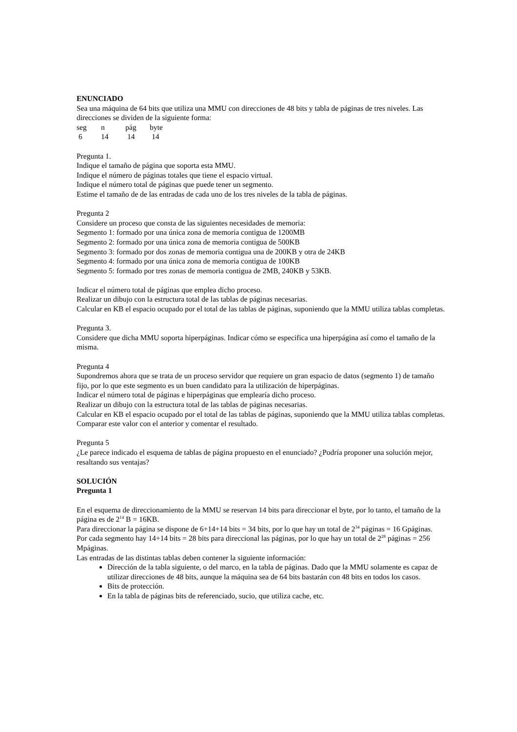ENUNCIADO
Sea una máquina de 64 bits que utiliza una MMU con direcciones de 48 bits y tabla de páginas de tres niveles. Las direcciones se dividen de la siguiente forma:
seg n pág byte
6 14 14 14
Pregunta 1.
Indique el tamaño de página que soporta esta MMU.
Indique el número de páginas totales que tiene el espacio virtual.
Indique el número total de páginas que puede tener un segmento.
Estime el tamaño de de las entradas de cada uno de los tres niveles de la tabla de páginas.
Pregunta 2
Considere un proceso que consta de las siguientes necesidades de memoria:
Segmento 1: formado por una única zona de memoria contigua de 1200MB
Segmento 2: formado por una única zona de memoria contigua de 500KB
Segmento 3: formado por dos zonas de memoria contigua una de 200KB y otra de 24KB
Segmento 4: formado por una única zona de memoria contigua de 100KB
Segmento 5: formado por tres zonas de memoria contigua de 2MB, 240KB y 53KB.
Indicar el número total de páginas que emplea dicho proceso.
Realizar un dibujo con la estructura total de las tablas de páginas necesarias.
Calcular en KB el espacio ocupado por el total de las tablas de páginas, suponiendo que la MMU utiliza tablas completas.
Pregunta 3.
Considere que dicha MMU soporta hiperpáginas. Indicar cómo se especifica una hiperpágina así como el tamaño de la misma.
Pregunta 4
Supondremos ahora que se trata de un proceso servidor que requiere un gran espacio de datos (segmento 1) de tamaño fijo, por lo que este segmento es un buen candidato para la utilización de hiperpáginas.
Indicar el número total de páginas e hiperpáginas que emplearía dicho proceso.
Realizar un dibujo con la estructura total de las tablas de páginas necesarias.
Calcular en KB el espacio ocupado por el total de las tablas de páginas, suponiendo que la MMU utiliza tablas completas. Comparar este valor con el anterior y comentar el resultado.
Pregunta 5
¿Le parece indicado el esquema de tablas de página propuesto en el enunciado? ¿Podría proponer una solución mejor, resaltando sus ventajas?
SOLUCIÓN
Pregunta 1
En el esquema de direccionamiento de la MMU se reservan 14 bits para direccionar el byte, por lo tanto, el tamaño de la página es de 2<sup>14</sup> B = 16KB.
Para direccionar la página se dispone de 6+14+14 bits = 34 bits, por lo que hay un total de 2<sup>34</sup> páginas = 16 Gpáginas.
Por cada segmento hay 14+14 bits = 28 bits para direccional las páginas, por lo que hay un total de 2<sup>28</sup> páginas = 256 Mpáginas.
Las entradas de las distintas tablas deben contener la siguiente información:
Dirección de la tabla siguiente, o del marco, en la tabla de páginas. Dado que la MMU solamente es capaz de utilizar direcciones de 48 bits, aunque la máquina sea de 64 bits bastarán con 48 bits en todos los casos.
Bits de protección.
En la tabla de páginas bits de referenciado, sucio, que utiliza cache, etc.